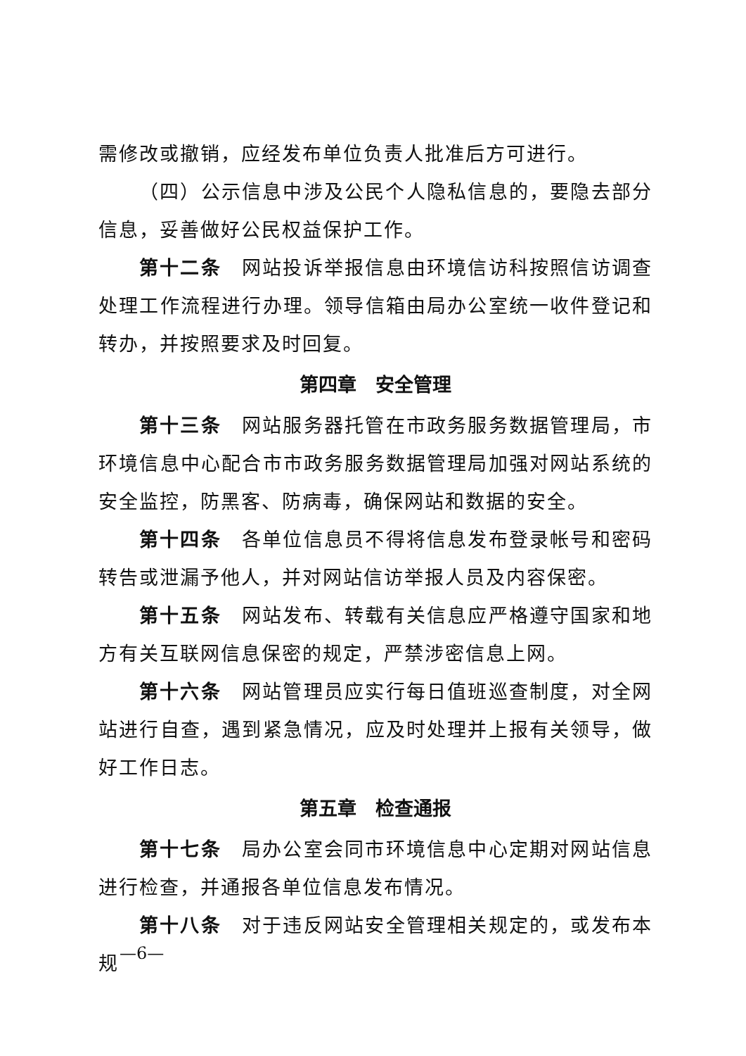需修改或撤销，应经发布单位负责人批准后方可进行。
（四）公示信息中涉及公民个人隐私信息的，要隐去部分信息，妥善做好公民权益保护工作。
第十二条　网站投诉举报信息由环境信访科按照信访调查处理工作流程进行办理。领导信箱由局办公室统一收件登记和转办，并按照要求及时回复。
第四章　安全管理
第十三条　网站服务器托管在市政务服务数据管理局，市环境信息中心配合市市政务服务数据管理局加强对网站系统的安全监控，防黑客、防病毒，确保网站和数据的安全。
第十四条　各单位信息员不得将信息发布登录帐号和密码转告或泄漏予他人，并对网站信访举报人员及内容保密。
第十五条　网站发布、转载有关信息应严格遵守国家和地方有关互联网信息保密的规定，严禁涉密信息上网。
第十六条　网站管理员应实行每日值班巡查制度，对全网站进行自查，遇到紧急情况，应及时处理并上报有关领导，做好工作日志。
第五章　检查通报
第十七条　局办公室会同市环境信息中心定期对网站信息进行检查，并通报各单位信息发布情况。
第十八条　对于违反网站安全管理相关规定的，或发布本规
—6—